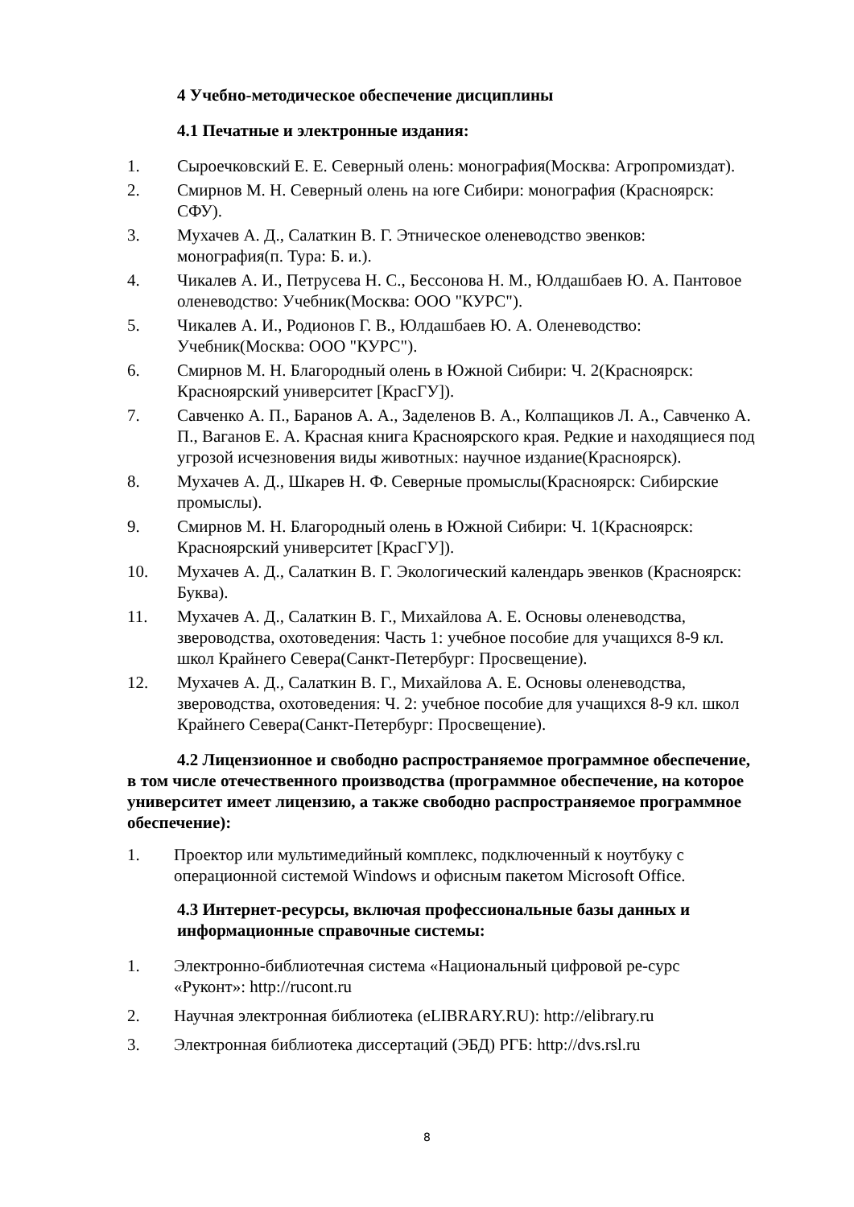4 Учебно-методическое обеспечение дисциплины
4.1 Печатные и электронные издания:
1. Сыроечковский Е. Е. Северный олень: монография(Москва: Агропромиздат).
2. Смирнов М. Н. Северный олень на юге Сибири: монография (Красноярск: СФУ).
3. Мухачев А. Д., Салаткин В. Г. Этническое оленеводство эвенков: монография(п. Тура: Б. и.).
4. Чикалев А. И., Петрусева Н. С., Бессонова Н. М., Юлдашбаев Ю. А. Пантовое оленеводство: Учебник(Москва: ООО "КУРС").
5. Чикалев А. И., Родионов Г. В., Юлдашбаев Ю. А. Оленеводство: Учебник(Москва: ООО "КУРС").
6. Смирнов М. Н. Благородный олень в Южной Сибири: Ч. 2(Красноярск: Красноярский университет [КрасГУ]).
7. Савченко А. П., Баранов А. А., Заделенов В. А., Колпащиков Л. А., Савченко А. П., Ваганов Е. А. Красная книга Красноярского края. Редкие и находящиеся под угрозой исчезновения виды животных: научное издание(Красноярск).
8. Мухачев А. Д., Шкарев Н. Ф. Северные промыслы(Красноярск: Сибирские промыслы).
9. Смирнов М. Н. Благородный олень в Южной Сибири: Ч. 1(Красноярск: Красноярский университет [КрасГУ]).
10. Мухачев А. Д., Салаткин В. Г. Экологический календарь эвенков (Красноярск: Буква).
11. Мухачев А. Д., Салаткин В. Г., Михайлова А. Е. Основы оленеводства, звероводства, охотоведения: Часть 1: учебное пособие для учащихся 8-9 кл. школ Крайнего Севера(Санкт-Петербург: Просвещение).
12. Мухачев А. Д., Салаткин В. Г., Михайлова А. Е. Основы оленеводства, звероводства, охотоведения: Ч. 2: учебное пособие для учащихся 8-9 кл. школ Крайнего Севера(Санкт-Петербург: Просвещение).
4.2 Лицензионное и свободно распространяемое программное обеспечение, в том числе отечественного производства (программное обеспечение, на которое университет имеет лицензию, а также свободно распространяемое программное обеспечение):
1. Проектор или мультимедийный комплекс, подключенный к ноутбуку с операционной системой Windows и офисным пакетом Microsoft Office.
4.3 Интернет-ресурсы, включая профессиональные базы данных и информационные справочные системы:
1. Электронно-библиотечная система «Национальный цифровой ре-сурс «Руконт»: http://rucont.ru
2. Научная электронная библиотека (eLIBRARY.RU): http://elibrary.ru
3. Электронная библиотека диссертаций (ЭБД) РГБ: http://dvs.rsl.ru
8